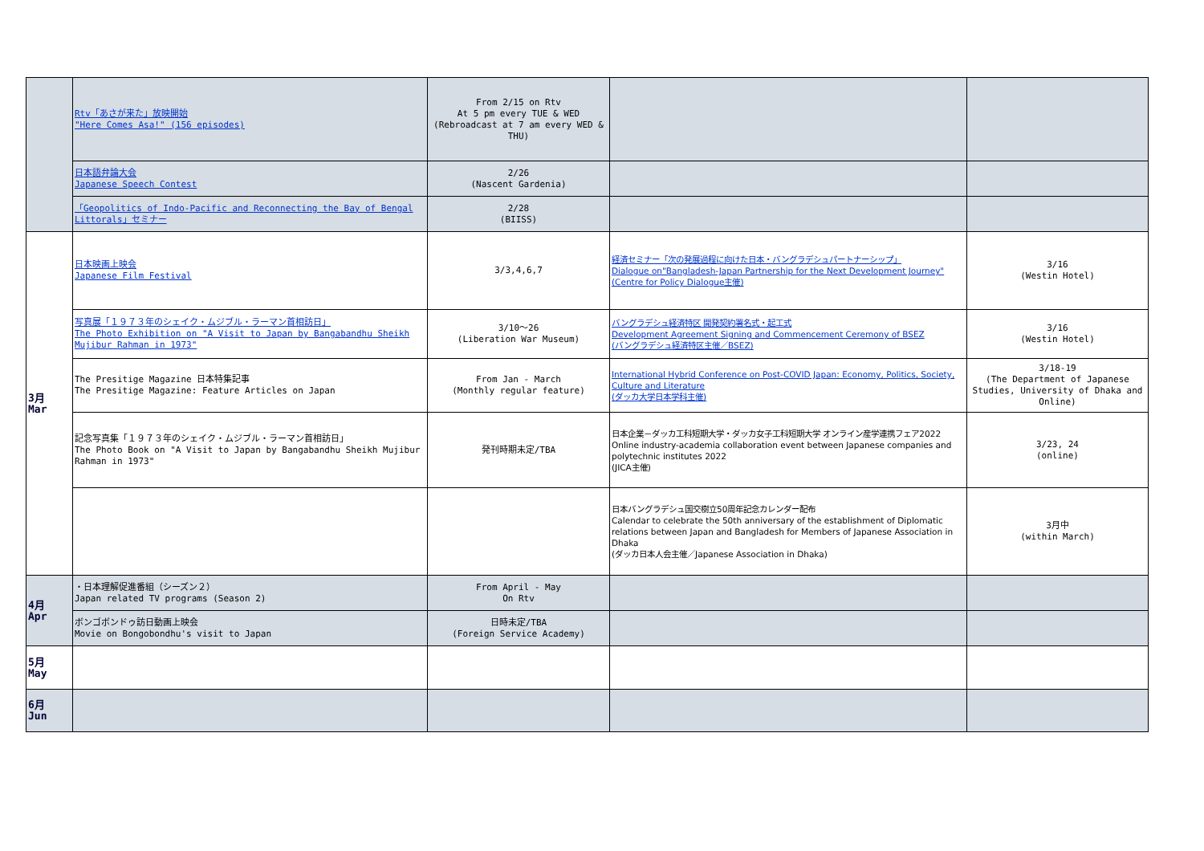| | Rtv「あさが来た」放映開始 "Here Comes Asa!" (156 episodes) | From 2/15 on Rtv At 5 pm every TUE & WED (Rebroadcast at 7 am every WED & THU) | | |
| | 日本語弁論大会 Japanese Speech Contest | 2/26 (Nascent Gardenia) | | |
| | 「Geopolitics of Indo-Pacific and Reconnecting the Bay of Bengal Littorals」セミナー | 2/28 (BIISS) | | |
| 3月 Mar | 日本映画上映会 Japanese Film Festival | 3/3,4,6,7 | 経済セミナー「次の発展過程に向けた日本・バングラデシュパートナーシップ」 Dialogue on"Bangladesh-Japan Partnership for the Next Development Journey" (Centre for Policy Dialogue主催) | 3/16 (Westin Hotel) |
| | 写真展「１９７３年のシェイク・ムジブル・ラーマン首相訪日」 The Photo Exhibition on "A Visit to Japan by Bangabandhu Sheikh Mujibur Rahman in 1973" | 3/10～26 (Liberation War Museum) | バングラデシュ経済特区 開発契約署名式・起工式 Development Agreement Signing and Commencement Ceremony of BSEZ (バングラデシュ経済特区主催／BSEZ) | 3/16 (Westin Hotel) |
| | The Presitige Magazine 日本特集記事 The Presitige Magazine: Feature Articles on Japan | From Jan - March (Monthly regular feature) | International Hybrid Conference on Post-COVID Japan: Economy, Politics, Society, Culture and Literature (ダッカ大学日本学科主催) | 3/18-19 (The Department of Japanese Studies, University of Dhaka and Online) |
| | 記念写真集「１９７３年のシェイク・ムジブル・ラーマン首相訪日」 The Photo Book on "A Visit to Japan by Bangabandhu Sheikh Mujibur Rahman in 1973" | 発刊時期未定/TBA | 日本企業－ダッカ工科短期大学・ダッカ女子工科短期大学 オンライン産学連携フェア2022 Online industry-academia collaboration event between Japanese companies and polytechnic institutes 2022 (JICA主催) | 3/23, 24 (online) |
| | | | 日本バングラデシュ国交樹立50周年記念カレンダー配布 Calendar to celebrate the 50th anniversary of the establishment of Diplomatic relations between Japan and Bangladesh for Members of Japanese Association in Dhaka (ダッカ日本人会主催／Japanese Association in Dhaka) | 3月中 (within March) |
| 4月 Apr | ・日本理解促進番組（シーズン２） Japan related TV programs (Season 2) | From April - May On Rtv | | |
| | ボンゴボンドゥ訪日動画上映会 Movie on Bongobondhu's visit to Japan | 日時未定/TBA (Foreign Service Academy) | | |
| 5月 May | | | | |
| 6月 Jun | | | | |